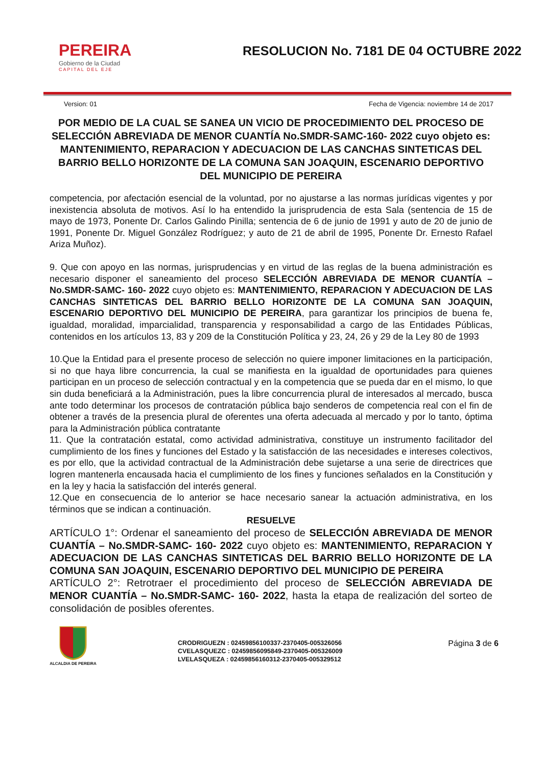PEREIRA
Gobierno de la Ciudad
CAPITAL DEL EJE
RESOLUCION No. 7181 DE 04 OCTUBRE 2022
Version: 01 Fecha de Vigencia: noviembre 14 de 2017
POR MEDIO DE LA CUAL SE SANEA UN VICIO DE PROCEDIMIENTO DEL PROCESO DE SELECCIÓN ABREVIADA DE MENOR CUANTÍA No.SMDR-SAMC-160- 2022 cuyo objeto es: MANTENIMIENTO, REPARACION Y ADECUACION DE LAS CANCHAS SINTETICAS DEL BARRIO BELLO HORIZONTE DE LA COMUNA SAN JOAQUIN, ESCENARIO DEPORTIVO DEL MUNICIPIO DE PEREIRA
competencia, por afectación esencial de la voluntad, por no ajustarse a las normas jurídicas vigentes y por inexistencia absoluta de motivos. Así lo ha entendido la jurisprudencia de esta Sala (sentencia de 15 de mayo de 1973, Ponente Dr. Carlos Galindo Pinilla; sentencia de 6 de junio de 1991 y auto de 20 de junio de 1991, Ponente Dr. Miguel González Rodríguez; y auto de 21 de abril de 1995, Ponente Dr. Ernesto Rafael Ariza Muñoz).
9. Que con apoyo en las normas, jurisprudencias y en virtud de las reglas de la buena administración es necesario disponer el saneamiento del proceso SELECCIÓN ABREVIADA DE MENOR CUANTÍA – No.SMDR-SAMC- 160- 2022 cuyo objeto es: MANTENIMIENTO, REPARACION Y ADECUACION DE LAS CANCHAS SINTETICAS DEL BARRIO BELLO HORIZONTE DE LA COMUNA SAN JOAQUIN, ESCENARIO DEPORTIVO DEL MUNICIPIO DE PEREIRA, para garantizar los principios de buena fe, igualdad, moralidad, imparcialidad, transparencia y responsabilidad a cargo de las Entidades Públicas, contenidos en los artículos 13, 83 y 209 de la Constitución Política y 23, 24, 26 y 29 de la Ley 80 de 1993
10.Que la Entidad para el presente proceso de selección no quiere imponer limitaciones en la participación, si no que haya libre concurrencia, la cual se manifiesta en la igualdad de oportunidades para quienes participan en un proceso de selección contractual y en la competencia que se pueda dar en el mismo, lo que sin duda beneficiará a la Administración, pues la libre concurrencia plural de interesados al mercado, busca ante todo determinar los procesos de contratación pública bajo senderos de competencia real con el fin de obtener a través de la presencia plural de oferentes una oferta adecuada al mercado y por lo tanto, óptima para la Administración pública contratante
11. Que la contratación estatal, como actividad administrativa, constituye un instrumento facilitador del cumplimiento de los fines y funciones del Estado y la satisfacción de las necesidades e intereses colectivos, es por ello, que la actividad contractual de la Administración debe sujetarse a una serie de directrices que logren mantenerla encausada hacia el cumplimiento de los fines y funciones señalados en la Constitución y en la ley y hacia la satisfacción del interés general.
12.Que en consecuencia de lo anterior se hace necesario sanear la actuación administrativa, en los términos que se indican a continuación.
RESUELVE
ARTÍCULO 1°: Ordenar el saneamiento del proceso de SELECCIÓN ABREVIADA DE MENOR CUANTÍA – No.SMDR-SAMC- 160- 2022 cuyo objeto es: MANTENIMIENTO, REPARACION Y ADECUACION DE LAS CANCHAS SINTETICAS DEL BARRIO BELLO HORIZONTE DE LA COMUNA SAN JOAQUIN, ESCENARIO DEPORTIVO DEL MUNICIPIO DE PEREIRA
ARTÍCULO 2°: Retrotraer el procedimiento del proceso de SELECCIÓN ABREVIADA DE MENOR CUANTÍA – No.SMDR-SAMC- 160- 2022, hasta la etapa de realización del sorteo de consolidación de posibles oferentes.
ALCALDIA DE PEREIRA
CRODRIGUEZN : 02459856100337-2370405-005326056
CVELASQUEZC : 02459856095849-2370405-005326009
LVELASQUEZA : 02459856160312-2370405-005329512
Página 3 de 6